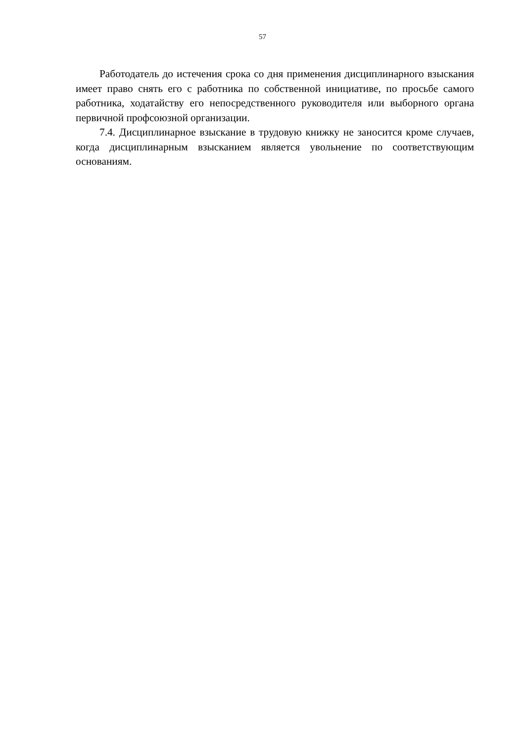57
Работодатель до истечения срока со дня применения дисциплинарного взыскания имеет право снять его с работника по собственной инициативе, по просьбе самого работника, ходатайству его непосредственного руководителя или выборного органа первичной профсоюзной организации.
7.4. Дисциплинарное взыскание в трудовую книжку не заносится кроме случаев, когда дисциплинарным взысканием является увольнение по соответствующим основаниям.